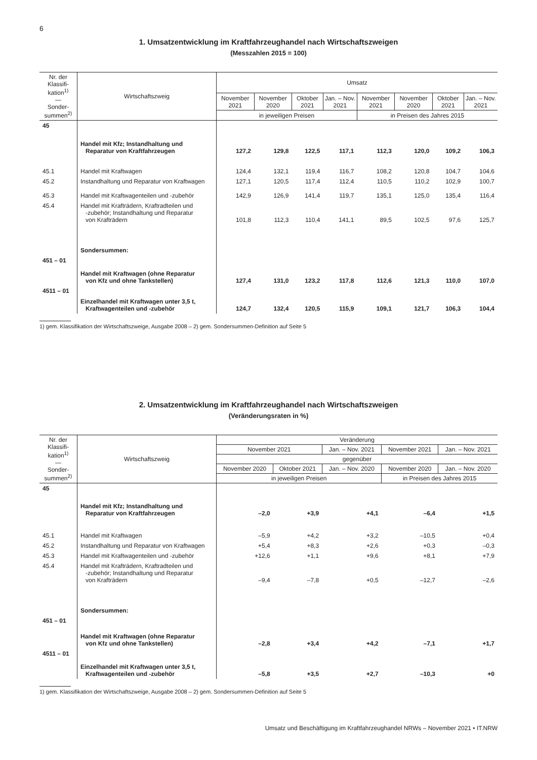6
1. Umsatzentwicklung im Kraftfahrzeughandel nach Wirtschaftszweigen
(Messzahlen 2015 = 100)
| Nr. der Klassifi-kation<sup>1)</sup> — Sonder-summen<sup>2)</sup> | Wirtschaftszweig | Umsatz | | | | | | | |
| --- | --- | --- | --- | --- | --- | --- | --- | --- | --- |
| | | November 2021 | November 2020 | Oktober 2021 | Jan. – Nov. 2021 | November 2021 | November 2020 | Oktober 2021 | Jan. – Nov. 2021 |
| | | in jeweiligen Preisen | | | | in Preisen des Jahres 2015 | | | |
| 45 | Handel mit Kfz; Instandhaltung und Reparatur von Kraftfahrzeugen | 127,2 | 129,8 | 122,5 | 117,1 | 112,3 | 120,0 | 109,2 | 106,3 |
| 45.1 | Handel mit Kraftwagen | 124,4 | 132,1 | 119,4 | 116,7 | 108,2 | 120,8 | 104,7 | 104,6 |
| 45.2 | Instandhaltung und Reparatur von Kraftwagen | 127,1 | 120,5 | 117,4 | 112,4 | 110,5 | 110,2 | 102,9 | 100,7 |
| 45.3 | Handel mit Kraftwagenteilen und -zubehör | 142,9 | 126,9 | 141,4 | 119,7 | 135,1 | 125,0 | 135,4 | 116,4 |
| 45.4 | Handel mit Krafträdern, Kraftradteilen und -zubehör; Instandhaltung und Reparatur von Krafträdern | 101,8 | 112,3 | 110,4 | 141,1 | 89,5 | 102,5 | 97,6 | 125,7 |
| | Sondersummen: | | | | | | | | |
| 451 – 01 | Handel mit Kraftwagen (ohne Reparatur von Kfz und ohne Tankstellen) | 127,4 | 131,0 | 123,2 | 117,8 | 112,6 | 121,3 | 110,0 | 107,0 |
| 4511 – 01 | Einzelhandel mit Kraftwagen unter 3,5 t, Kraftwagenteilen und -zubehör | 124,7 | 132,4 | 120,5 | 115,9 | 109,1 | 121,7 | 106,3 | 104,4 |
1) gem. Klassifikation der Wirtschaftszweige, Ausgabe 2008 – 2) gem. Sondersummen-Definition auf Seite 5
2. Umsatzentwicklung im Kraftfahrzeughandel nach Wirtschaftszweigen
(Veränderungsraten in %)
| Nr. der Klassifi-kation<sup>1)</sup> — Sonder-summen<sup>2)</sup> | Wirtschaftszweig | Veränderung | | | | |
| --- | --- | --- | --- | --- | --- | --- |
| | | November 2021 | | Jan. – Nov. 2021 | November 2021 | Jan. – Nov. 2021 |
| | | gegenüber | | | | |
| | | November 2020 | Oktober 2021 | Jan. – Nov. 2020 | November 2020 | Jan. – Nov. 2020 |
| | | in jeweiligen Preisen | | | in Preisen des Jahres 2015 | |
| 45 | Handel mit Kfz; Instandhaltung und Reparatur von Kraftfahrzeugen | –2,0 | +3,9 | +4,1 | –6,4 | +1,5 |
| 45.1 | Handel mit Kraftwagen | –5,9 | +4,2 | +3,2 | –10,5 | +0,4 |
| 45.2 | Instandhaltung und Reparatur von Kraftwagen | +5,4 | +8,3 | +2,6 | +0,3 | –0,3 |
| 45.3 | Handel mit Kraftwagenteilen und -zubehör | +12,6 | +1,1 | +9,6 | +8,1 | +7,9 |
| 45.4 | Handel mit Krafträdern, Kraftradteilen und -zubehör; Instandhaltung und Reparatur von Krafträdern | –9,4 | –7,8 | +0,5 | –12,7 | –2,6 |
| | Sondersummen: | | | | | |
| 451 – 01 | Handel mit Kraftwagen (ohne Reparatur von Kfz und ohne Tankstellen) | –2,8 | +3,4 | +4,2 | –7,1 | +1,7 |
| 4511 – 01 | Einzelhandel mit Kraftwagen unter 3,5 t, Kraftwagenteilen und -zubehör | –5,8 | +3,5 | +2,7 | –10,3 | +0 |
1) gem. Klassifikation der Wirtschaftszweige, Ausgabe 2008 – 2) gem. Sondersummen-Definition auf Seite 5
Umsatz und Beschäftigung im Kraftfahrzeughandel NRWs – November 2021 • IT.NRW